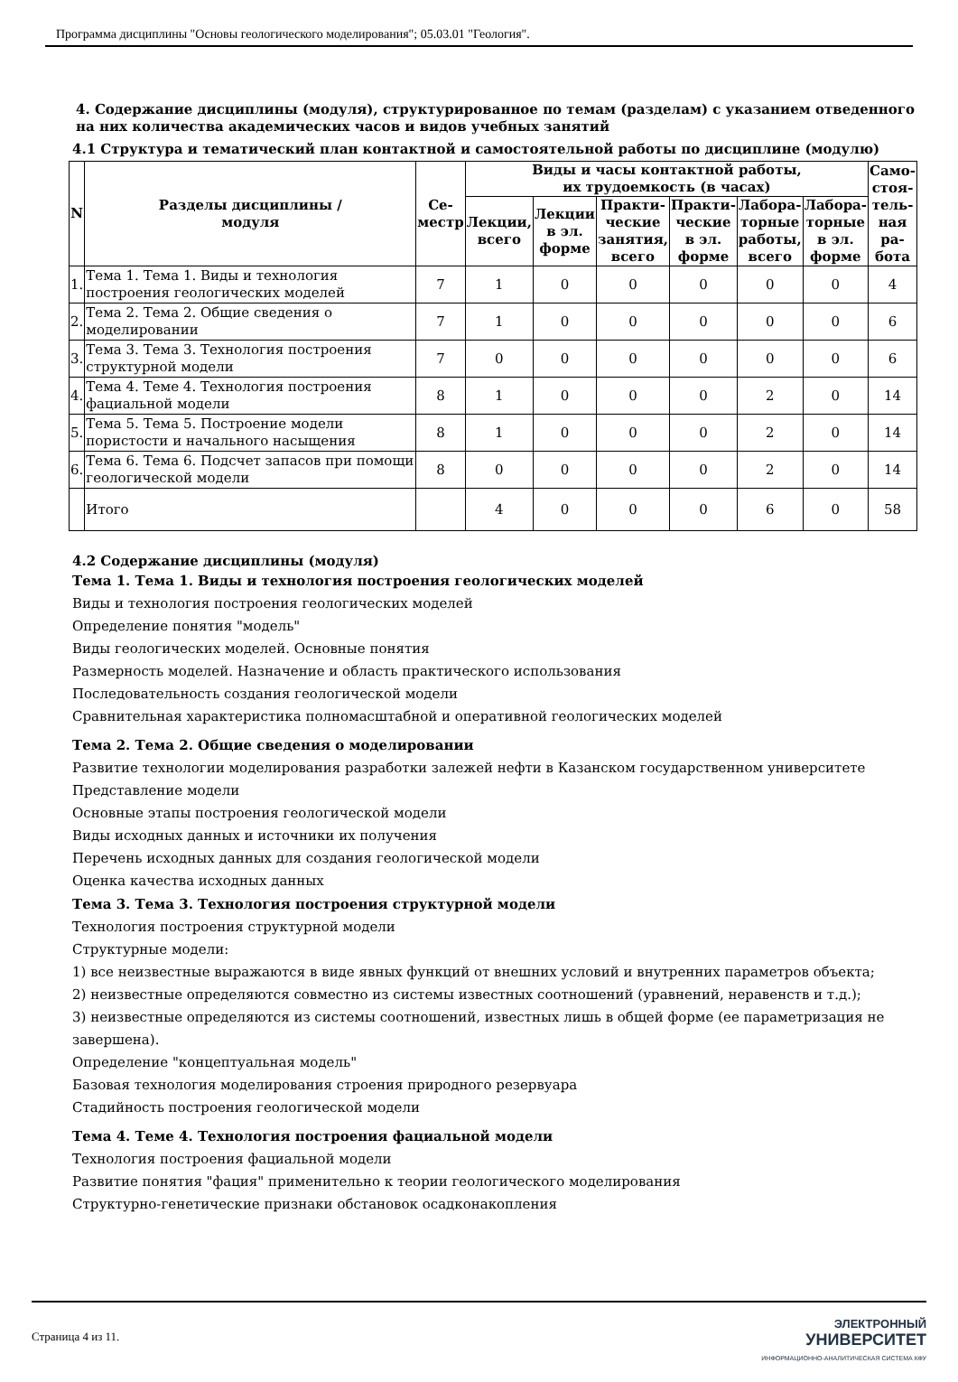Программа дисциплины "Основы геологического моделирования"; 05.03.01 "Геология".
4. Содержание дисциплины (модуля), структурированное по темам (разделам) с указанием отведенного на них количества академических часов и видов учебных занятий
4.1 Структура и тематический план контактной и самостоятельной работы по дисциплине (модулю)
| N | Разделы дисциплины / модуля | Се- местр | Виды и часы контактной работы, их трудоемкость (в часах) | | | | | | Само- стоя- тель- ная ра- бота |
| --- | --- | --- | --- | --- | --- | --- | --- | --- | --- |
| | | | Лекции, всего | Лекции в эл. форме | Практи- ческие занятия, всего | Практи- ческие в эл. форме | Лабора- торные работы, всего | Лабора- торные в эл. форме | |
| 1. | Тема 1. Тема 1. Виды и технология построения геологических моделей | 7 | 1 | 0 | 0 | 0 | 0 | 0 | 4 |
| 2. | Тема 2. Тема 2. Общие сведения о моделировании | 7 | 1 | 0 | 0 | 0 | 0 | 0 | 6 |
| 3. | Тема 3. Тема 3. Технология построения структурной модели | 7 | 0 | 0 | 0 | 0 | 0 | 0 | 6 |
| 4. | Тема 4. Теме 4. Технология построения фациальной модели | 8 | 1 | 0 | 0 | 0 | 2 | 0 | 14 |
| 5. | Тема 5. Тема 5. Построение модели пористости и начального насыщения | 8 | 1 | 0 | 0 | 0 | 2 | 0 | 14 |
| 6. | Тема 6. Тема 6. Подсчет запасов при помощи геологической модели | 8 | 0 | 0 | 0 | 0 | 2 | 0 | 14 |
| | Итого | | 4 | 0 | 0 | 0 | 6 | 0 | 58 |
4.2 Содержание дисциплины (модуля)
Тема 1. Тема 1. Виды и технология построения геологических моделей
Виды и технология построения геологических моделей
Определение понятия "модель"
Виды геологических моделей. Основные понятия
Размерность моделей. Назначение и область практического использования
Последовательность создания геологической модели
Сравнительная характеристика полномасштабной и оперативной геологических моделей
Тема 2. Тема 2. Общие сведения о моделировании
Развитие технологии моделирования разработки залежей нефти в Казанском государственном университете
Представление модели
Основные этапы построения геологической модели
Виды исходных данных и источники их получения
Перечень исходных данных для создания геологической модели
Оценка качества исходных данных
Тема 3. Тема 3. Технология построения структурной модели
Технология построения структурной модели
Структурные модели:
1) все неизвестные выражаются в виде явных функций от внешних условий и внутренних параметров объекта;
2) неизвестные определяются совместно из системы известных соотношений (уравнений, неравенств и т.д.);
3) неизвестные определяются из системы соотношений, известных лишь в общей форме (ее параметризация не завершена).
Определение "концептуальная модель"
Базовая технология моделирования строения природного резервуара
Стадийность построения геологической модели
Тема 4. Теме 4. Технология построения фациальной модели
Технология построения фациальной модели
Развитие понятия "фация" применительно к теории геологического моделирования
Структурно-генетические признаки обстановок осадконакопления
Страница 4 из 11.
ЭЛЕКТРОННЫЙ
УНИВЕРСИТЕТ
ИНФОРМАЦИОННО-АНАЛИТИЧЕСКАЯ СИСТЕМА КФУ